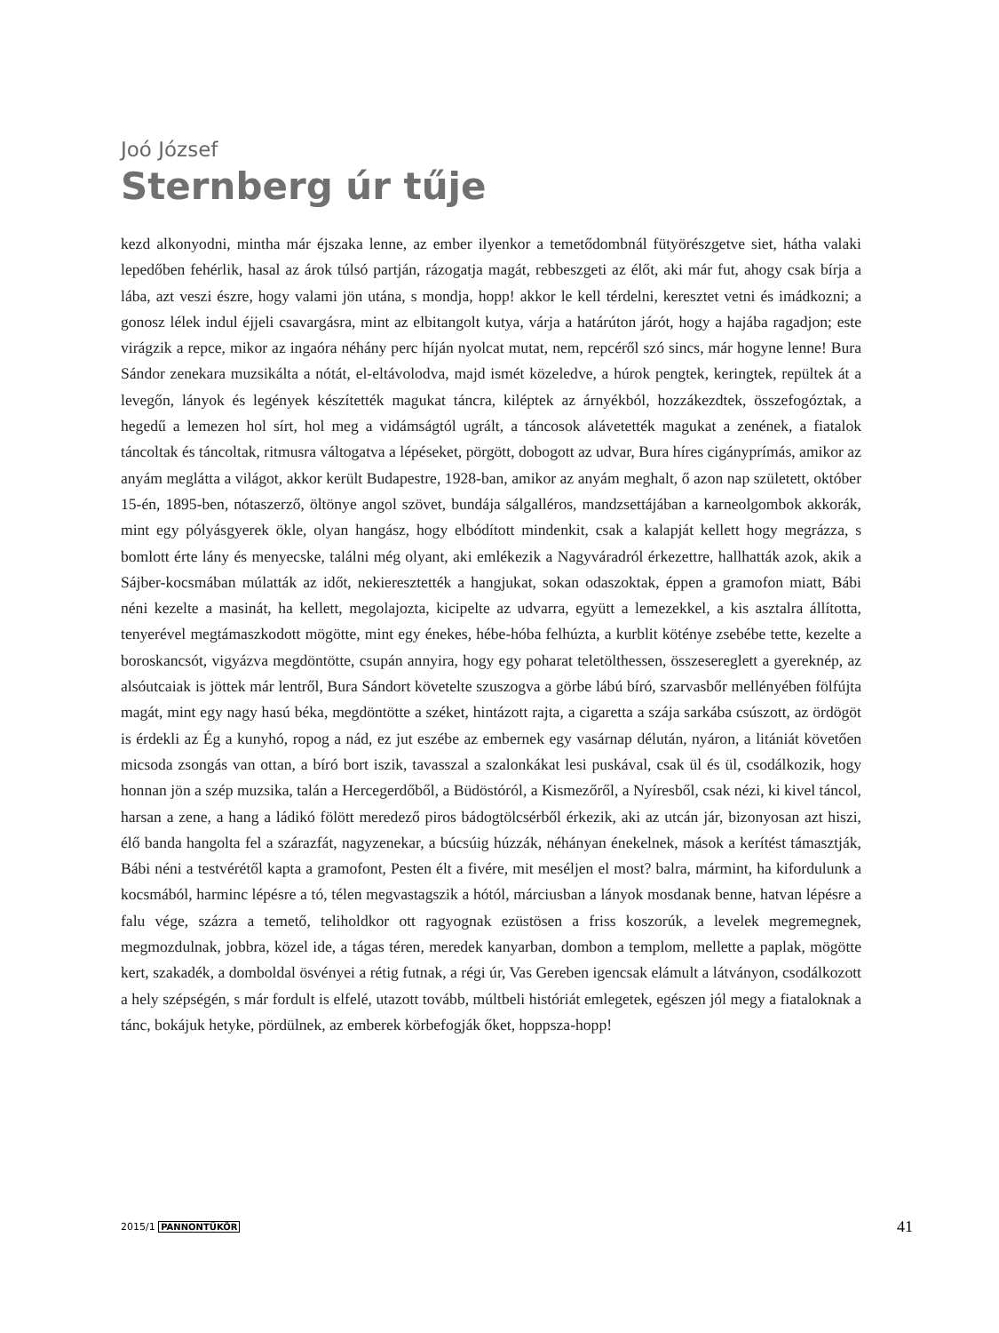Joó József
Sternberg úr tűje
kezd alkonyodni, mintha már éjszaka lenne, az ember ilyenkor a temetődombnál fütyörészgetve siet, hátha valaki lepedőben fehérlik, hasal az árok túlsó partján, rázogatja magát, rebbeszgeti az élőt, aki már fut, ahogy csak bírja a lába, azt veszi észre, hogy valami jön utána, s mondja, hopp! akkor le kell térdelni, keresztet vetni és imádkozni; a gonosz lélek indul éjjeli csavargásra, mint az elbitangolt kutya, várja a határúton járót, hogy a hajába ragadjon; este virágzik a repce, mikor az ingaóra néhány perc híján nyolcat mutat, nem, repcéről szó sincs, már hogyne lenne! Bura Sándor zenekara muzsikálta a nótát, el-eltávolodva, majd ismét közeledve, a húrok pengtek, keringtek, repültek át a levegőn, lányok és legények készítették magukat táncra, kiléptek az árnyékból, hozzákezdtek, összefogóztak, a hegedű a lemezen hol sírt, hol meg a vidámságtól ugrált, a táncosok alávetették magukat a zenének, a fiatalok táncoltak és táncoltak, ritmusra váltogatva a lépéseket, pörgött, dobogott az udvar, Bura híres cigányprímás, amikor az anyám meglátta a világot, akkor került Budapestre, 1928-ban, amikor az anyám meghalt, ő azon nap született, október 15-én, 1895-ben, nótaszerző, öltönye angol szövet, bundája sálgalléros, mandzsettájában a karneolgombok akkorák, mint egy pólyásgyerek ökle, olyan hangász, hogy elbódított mindenkit, csak a kalapját kellett hogy megrázza, s bomlott érte lány és menyecske, találni még olyant, aki emlékezik a Nagyváradról érkezettre, hallhatták azok, akik a Sájber-kocsmában múlatták az időt, nekieresztették a hangjukat, sokan odaszoktak, éppen a gramofon miatt, Bábi néni kezelte a masinát, ha kellett, megolajozta, kicipelte az udvarra, együtt a lemezekkel, a kis asztalra állította, tenyerével megtámaszkodott mögötte, mint egy énekes, hébe-hóba felhúzta, a kurblit köténye zsebébe tette, kezelte a boroskancsót, vigyázva megdöntötte, csupán annyira, hogy egy poharat teletölthessen, összesereglett a gyereknép, az alsóutcaiak is jöttek már lentről, Bura Sándort követelte szuszogva a görbe lábú bíró, szarvasbőr mellényében fölfújta magát, mint egy nagy hasú béka, megdöntötte a széket, hintázott rajta, a cigaretta a szája sarkába csúszott, az ördögöt is érdekli az Ég a kunyhó, ropog a nád, ez jut eszébe az embernek egy vasárnap délután, nyáron, a litániát követően micsoda zsongás van ottan, a bíró bort iszik, tavasszal a szalonkákat lesi puskával, csak ül és ül, csodálkozik, hogy honnan jön a szép muzsika, talán a Hercegerdőből, a Büdöstóról, a Kismezőről, a Nyíresből, csak nézi, ki kivel táncol, harsan a zene, a hang a ládikó fölött meredező piros bádogtölcsérből érkezik, aki az utcán jár, bizonyosan azt hiszi, élő banda hangolta fel a szárazfát, nagyzenekar, a búcsúig húzzák, néhányan énekelnek, mások a kerítést támasztják, Bábi néni a testvérétől kapta a gramofont, Pesten élt a fivére, mit meséljen el most? balra, mármint, ha kifordulunk a kocsmából, harminc lépésre a tó, télen megvastagszik a hótól, márciusban a lányok mosdanak benne, hatvan lépésre a falu vége, százra a temető, teliholdkor ott ragyognak ezüstösen a friss koszorúk, a levelek megremegnek, megmozdulnak, jobbra, közel ide, a tágas téren, meredek kanyarban, dombon a templom, mellette a paplak, mögötte kert, szakadék, a domboldal ösvényei a rétig futnak, a régi úr, Vas Gereben igencsak elámult a látványon, csodálkozott a hely szépségén, s már fordult is elfelé, utazott tovább, múltbeli históriát emlegetek, egészen jól megy a fiataloknak a tánc, bokájuk hetyke, pördülnek, az emberek körbefogják őket, hoppsza-hopp!
2015/1 PANNONTÜKÖR 41